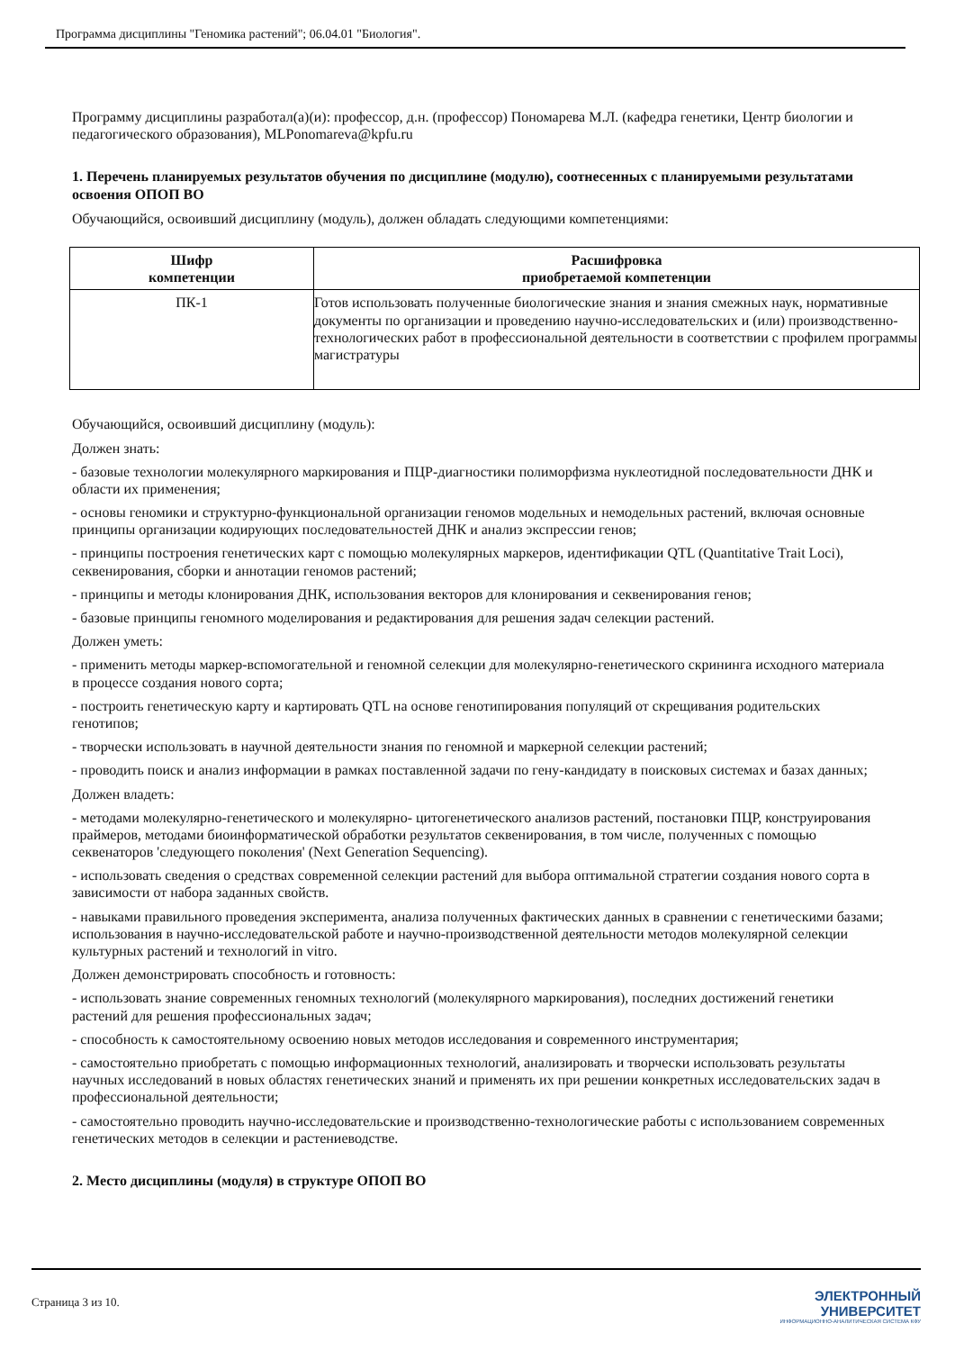Программа дисциплины "Геномика растений"; 06.04.01 "Биология".
Программу дисциплины разработал(а)(и): профессор, д.н. (профессор) Пономарева М.Л. (кафедра генетики, Центр биологии и педагогического образования), MLPonomareva@kpfu.ru
1. Перечень планируемых результатов обучения по дисциплине (модулю), соотнесенных с планируемыми результатами освоения ОПОП ВО
Обучающийся, освоивший дисциплину (модуль), должен обладать следующими компетенциями:
| Шифр компетенции | Расшифровка приобретаемой компетенции |
| --- | --- |
| ПК-1 | Готов использовать полученные биологические знания и знания смежных наук, нормативные документы по организации и проведению научно-исследовательских и (или) производственно-технологических работ в профессиональной деятельности в соответствии с профилем программы магистратуры |
Обучающийся, освоивший дисциплину (модуль):
Должен знать:
- базовые технологии молекулярного маркирования и ПЦР-диагностики полиморфизма нуклеотидной последовательности ДНК и области их применения;
- основы геномики и структурно-функциональной организации геномов модельных и немодельных растений, включая основные принципы организации кодирующих последовательностей ДНК и анализ экспрессии генов;
- принципы построения генетических карт с помощью молекулярных маркеров, идентификации QTL (Quantitative Trait Loci), секвенирования, сборки и аннотации геномов растений;
- принципы и методы клонирования ДНК, использования векторов для клонирования и секвенирования генов;
- базовые принципы геномного моделирования и редактирования для решения задач селекции растений.
Должен уметь:
- применить методы маркер-вспомогательной и геномной селекции для молекулярно-генетического скрининга исходного материала в процессе создания нового сорта;
- построить генетическую карту и картировать QTL на основе генотипирования популяций от скрещивания родительских генотипов;
- творчески использовать в научной деятельности знания по геномной и маркерной селекции растений;
- проводить поиск и анализ информации в рамках поставленной задачи по гену-кандидату в поисковых системах и базах данных;
Должен владеть:
- методами молекулярно-генетического и молекулярно- цитогенетического анализов растений, постановки ПЦР, конструирования праймеров, методами биоинформатической обработки результатов секвенирования, в том числе, полученных с помощью секвенаторов 'следующего поколения' (Next Generation Sequencing).
- использовать сведения о средствах современной селекции растений для выбора оптимальной стратегии создания нового сорта в зависимости от набора заданных свойств.
- навыками правильного проведения эксперимента, анализа полученных фактических данных в сравнении с генетическими базами; использования в научно-исследовательской работе и научно-производственной деятельности методов молекулярной селекции культурных растений и технологий in vitro.
Должен демонстрировать способность и готовность:
- использовать знание современных геномных технологий (молекулярного маркирования), последних достижений генетики растений для решения профессиональных задач;
- способность к самостоятельному освоению новых методов исследования и современного инструментария;
- самостоятельно приобретать с помощью информационных технологий, анализировать и творчески использовать результаты научных исследований в новых областях генетических знаний и применять их при решении конкретных исследовательских задач в профессиональной деятельности;
- самостоятельно проводить научно-исследовательские и производственно-технологические работы с использованием современных генетических методов в селекции и растениеводстве.
2. Место дисциплины (модуля) в структуре ОПОП ВО
Страница 3 из 10.
ЭЛЕКТРОННЫЙ
УНИВЕРСИТЕТ
ИНФОРМАЦИОННО-АНАЛИТИЧЕСКАЯ СИСТЕМА КФУ